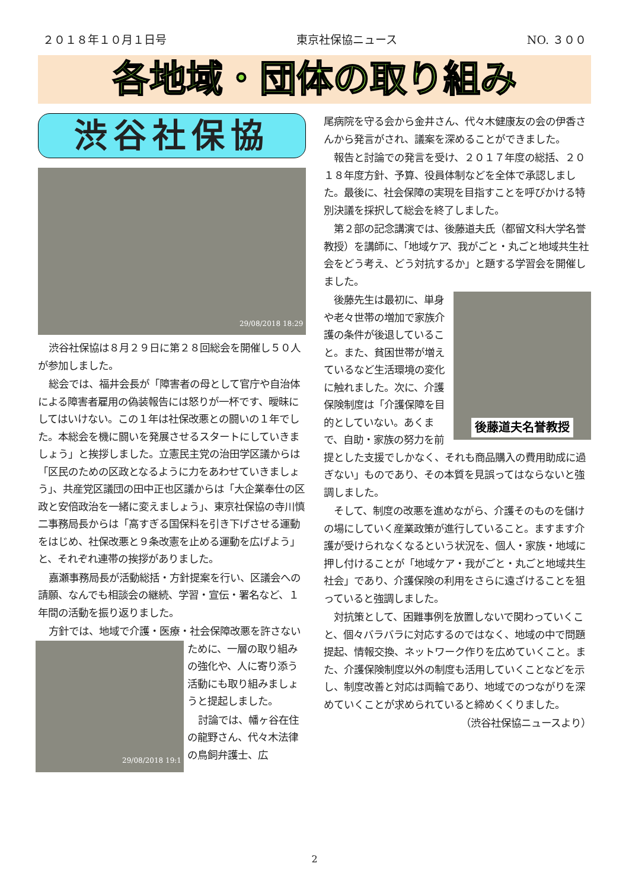２０１８年１０月１日号 東京社保協ニュース NO. ３００
各地域・団体の取り組み
渋谷社保協
29/08/2018 18:29
渋谷社保協は８月２９日に第２８回総会を開催し５０人が参加しました。
総会では、福井会長が「障害者の母として官庁や自治体による障害者雇用の偽装報告には怒りが一杯です、曖昧にしてはいけない。この１年は社保改悪との闘いの１年でした。本総会を機に闘いを発展させるスタートにしていきましょう」と挨拶しました。立憲民主党の治田学区議からは「区民のための区政となるように力をあわせていきましょう」、共産党区議団の田中正也区議からは「大企業奉仕の区政と安倍政治を一緒に変えましょう」、東京社保協の寺川慎二事務局長からは「高すぎる国保料を引き下げさせる運動をはじめ、社保改悪と９条改憲を止める運動を広げよう」と、それぞれ連帯の挨拶がありました。
嘉瀬事務局長が活動総括・方針提案を行い、区議会への請願、なんでも相談会の継続、学習・宣伝・署名など、１年間の活動を振り返りました。
方針では、地域で介護・医療・社会保障改悪を
29/08/2018 19:1
許さないために、一層の取り組みの強化や、人に寄り添う活動にも取り組みましょうと提起しました。
討論では、幡ヶ谷在住の龍野さん、代々木法律の鳥飼弁護士、広
尾病院を守る会から金井さん、代々木健康友の会の伊香さんから発言がされ、議案を深めることができました。
報告と討論での発言を受け、２０１７年度の総括、２０１８年度方針、予算、役員体制などを全体で承認しました。最後に、社会保障の実現を目指すことを呼びかける特別決議を採択して総会を終了しました。
第２部の記念講演では、後藤道夫氏（都留文科大学名誉教授）を講師に、「地域ケア、我がごと・丸ごと地域共生社会をどう考え、どう対抗するか」と題する学習会を開催しました。
後藤道夫名誉教授
後藤先生は最初に、単身や老々世帯の増加で家族介護の条件が後退していること。また、貧困世帯が増えているなど生活環境の変化に触れました。次に、介護保険制度は「介護保障を目的としていない。あくまで、自助・家族の努力を前提とした支援でしかなく、それも商品購入の費用助成に過ぎない」ものであり、その本質を見誤ってはならないと強調しました。
そして、制度の改悪を進めながら、介護そのものを儲けの場にしていく産業政策が進行していること。ますます介護が受けられなくなるという状況を、個人・家族・地域に押し付けることが「地域ケア・我がごと・丸ごと地域共生社会」であり、介護保険の利用をさらに遠ざけることを狙っていると強調しました。
対抗策として、困難事例を放置しないで関わっていくこと、個々バラバラに対応するのではなく、地域の中で問題提起、情報交換、ネットワーク作りを広めていくこと。また、介護保険制度以外の制度も活用していくことなどを示し、制度改善と対応は両輪であり、地域でのつながりを深めていくことが求められていると締めくくりました。
（渋谷社保協ニュースより）
2